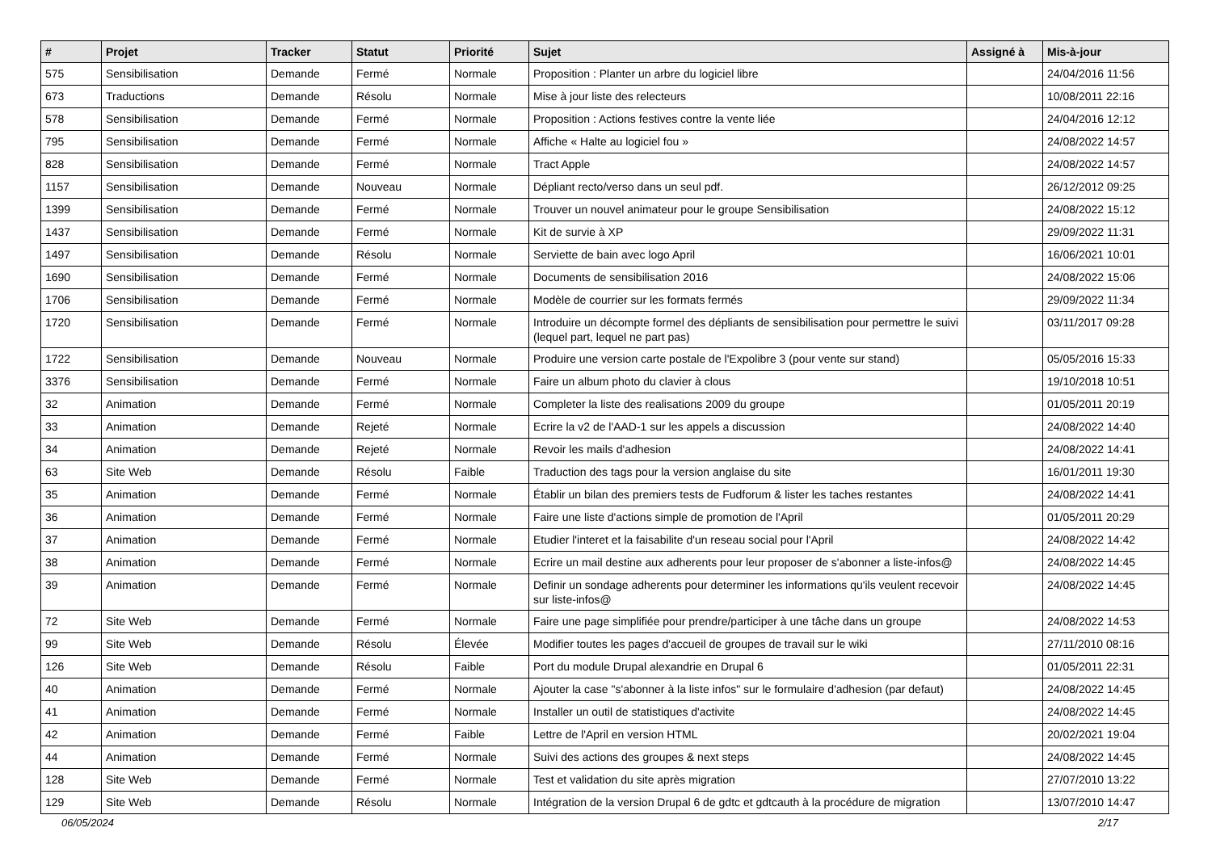| # | Projet | Tracker | Statut | Priorité | Sujet | Assigné à | Mis-à-jour |
| --- | --- | --- | --- | --- | --- | --- | --- |
| 575 | Sensibilisation | Demande | Fermé | Normale | Proposition : Planter un arbre du logiciel libre | | 24/04/2016 11:56 |
| 673 | Traductions | Demande | Résolu | Normale | Mise à jour liste des relecteurs | | 10/08/2011 22:16 |
| 578 | Sensibilisation | Demande | Fermé | Normale | Proposition : Actions festives contre la vente liée | | 24/04/2016 12:12 |
| 795 | Sensibilisation | Demande | Fermé | Normale | Affiche « Halte au logiciel fou » | | 24/08/2022 14:57 |
| 828 | Sensibilisation | Demande | Fermé | Normale | Tract Apple | | 24/08/2022 14:57 |
| 1157 | Sensibilisation | Demande | Nouveau | Normale | Dépliant recto/verso dans un seul pdf. | | 26/12/2012 09:25 |
| 1399 | Sensibilisation | Demande | Fermé | Normale | Trouver un nouvel animateur pour le groupe Sensibilisation | | 24/08/2022 15:12 |
| 1437 | Sensibilisation | Demande | Fermé | Normale | Kit de survie à XP | | 29/09/2022 11:31 |
| 1497 | Sensibilisation | Demande | Résolu | Normale | Serviette de bain avec logo April | | 16/06/2021 10:01 |
| 1690 | Sensibilisation | Demande | Fermé | Normale | Documents de sensibilisation 2016 | | 24/08/2022 15:06 |
| 1706 | Sensibilisation | Demande | Fermé | Normale | Modèle de courrier sur les formats fermés | | 29/09/2022 11:34 |
| 1720 | Sensibilisation | Demande | Fermé | Normale | Introduire un décompte formel des dépliants de sensibilisation pour permettre le suivi (lequel part, lequel ne part pas) | | 03/11/2017 09:28 |
| 1722 | Sensibilisation | Demande | Nouveau | Normale | Produire une version carte postale de l'Expolibre 3 (pour vente sur stand) | | 05/05/2016 15:33 |
| 3376 | Sensibilisation | Demande | Fermé | Normale | Faire un album photo du clavier à clous | | 19/10/2018 10:51 |
| 32 | Animation | Demande | Fermé | Normale | Completer la liste des realisations 2009 du groupe | | 01/05/2011 20:19 |
| 33 | Animation | Demande | Rejeté | Normale | Ecrire la v2 de l'AAD-1 sur les appels a discussion | | 24/08/2022 14:40 |
| 34 | Animation | Demande | Rejeté | Normale | Revoir les mails d'adhesion | | 24/08/2022 14:41 |
| 63 | Site Web | Demande | Résolu | Faible | Traduction des tags pour la version anglaise du site | | 16/01/2011 19:30 |
| 35 | Animation | Demande | Fermé | Normale | Établir un bilan des premiers tests de Fudforum & lister les taches restantes | | 24/08/2022 14:41 |
| 36 | Animation | Demande | Fermé | Normale | Faire une liste d'actions simple de promotion de l'April | | 01/05/2011 20:29 |
| 37 | Animation | Demande | Fermé | Normale | Etudier l'interet et la faisabilite d'un reseau social pour l'April | | 24/08/2022 14:42 |
| 38 | Animation | Demande | Fermé | Normale | Ecrire un mail destine aux adherents pour leur proposer de s'abonner a liste-infos@ | | 24/08/2022 14:45 |
| 39 | Animation | Demande | Fermé | Normale | Definir un sondage adherents pour determiner les informations qu'ils veulent recevoir sur liste-infos@ | | 24/08/2022 14:45 |
| 72 | Site Web | Demande | Fermé | Normale | Faire une page simplifiée pour prendre/participer à une tâche dans un groupe | | 24/08/2022 14:53 |
| 99 | Site Web | Demande | Résolu | Élevée | Modifier toutes les pages d'accueil de groupes de travail sur le wiki | | 27/11/2010 08:16 |
| 126 | Site Web | Demande | Résolu | Faible | Port du module Drupal alexandrie en Drupal 6 | | 01/05/2011 22:31 |
| 40 | Animation | Demande | Fermé | Normale | Ajouter la case "s'abonner à la liste infos" sur le formulaire d'adhesion (par defaut) | | 24/08/2022 14:45 |
| 41 | Animation | Demande | Fermé | Normale | Installer un outil de statistiques d'activite | | 24/08/2022 14:45 |
| 42 | Animation | Demande | Fermé | Faible | Lettre de l'April en version HTML | | 20/02/2021 19:04 |
| 44 | Animation | Demande | Fermé | Normale | Suivi des actions des groupes & next steps | | 24/08/2022 14:45 |
| 128 | Site Web | Demande | Fermé | Normale | Test et validation du site après migration | | 27/07/2010 13:22 |
| 129 | Site Web | Demande | Résolu | Normale | Intégration de la version Drupal 6 de gdtc et gdtcauth à la procédure de migration | | 13/07/2010 14:47 |
06/05/2024 2/17